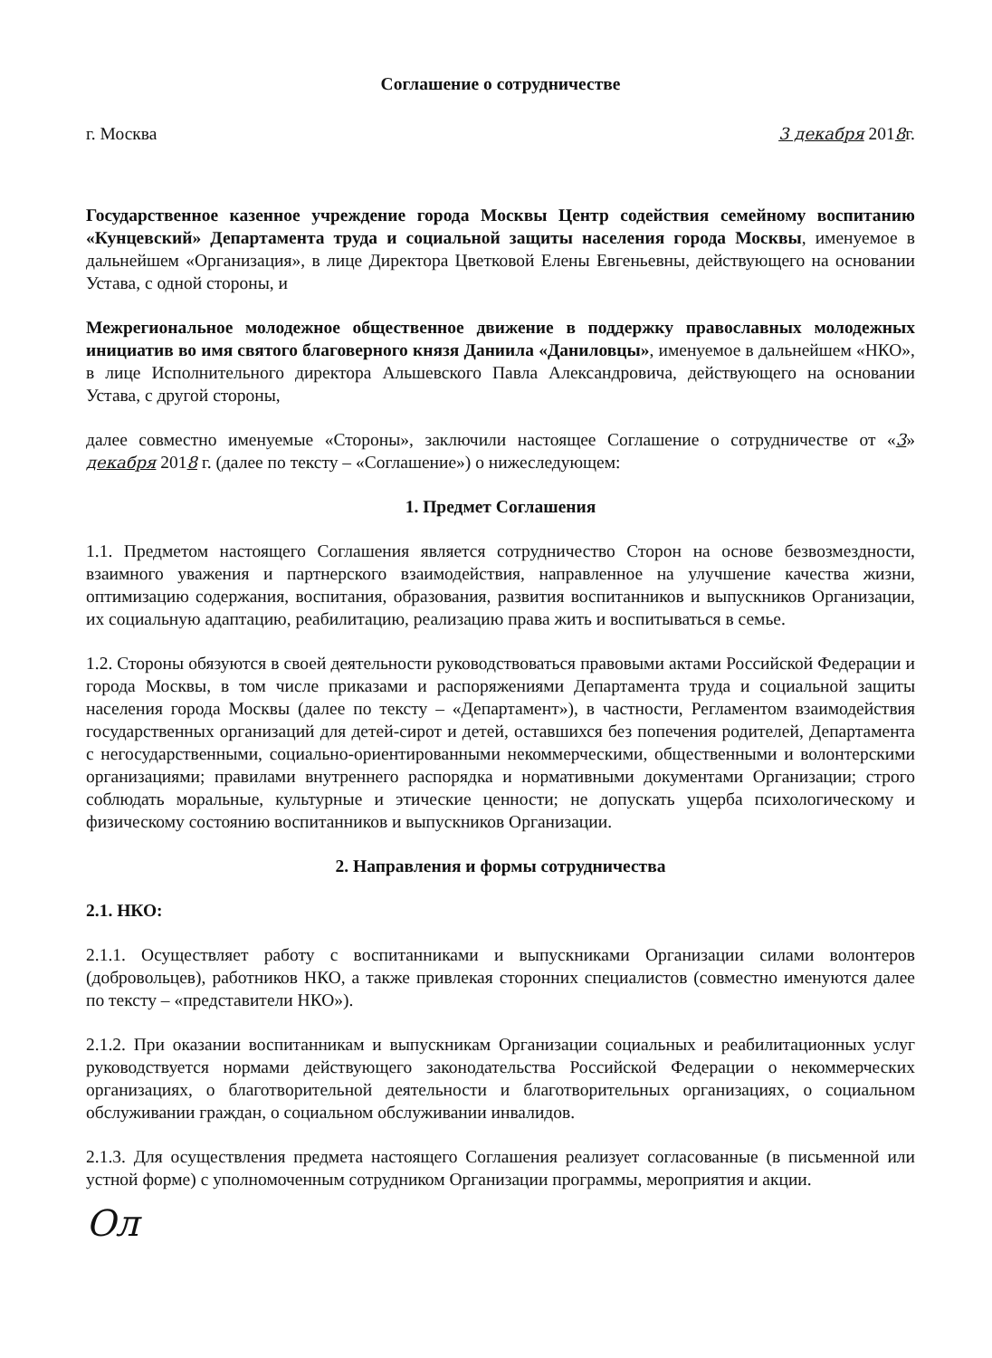Соглашение о сотрудничестве
г. Москва 3 декабря 2018г.
Государственное казенное учреждение города Москвы Центр содействия семейному воспитанию «Кунцевский» Департамента труда и социальной защиты населения города Москвы, именуемое в дальнейшем «Организация», в лице Директора Цветковой Елены Евгеньевны, действующего на основании Устава, с одной стороны, и
Межрегиональное молодежное общественное движение в поддержку православных молодежных инициатив во имя святого благоверного князя Даниила «Даниловцы», именуемое в дальнейшем «НКО», в лице Исполнительного директора Альшевского Павла Александровича, действующего на основании Устава, с другой стороны,
далее совместно именуемые «Стороны», заключили настоящее Соглашение о сотрудничестве от «3» декабря 2018 г. (далее по тексту – «Соглашение») о нижеследующем:
1. Предмет Соглашения
1.1. Предметом настоящего Соглашения является сотрудничество Сторон на основе безвозмездности, взаимного уважения и партнерского взаимодействия, направленное на улучшение качества жизни, оптимизацию содержания, воспитания, образования, развития воспитанников и выпускников Организации, их социальную адаптацию, реабилитацию, реализацию права жить и воспитываться в семье.
1.2. Стороны обязуются в своей деятельности руководствоваться правовыми актами Российской Федерации и города Москвы, в том числе приказами и распоряжениями Департамента труда и социальной защиты населения города Москвы (далее по тексту – «Департамент»), в частности, Регламентом взаимодействия государственных организаций для детей-сирот и детей, оставшихся без попечения родителей, Департамента с негосударственными, социально-ориентированными некоммерческими, общественными и волонтерскими организациями; правилами внутреннего распорядка и нормативными документами Организации; строго соблюдать моральные, культурные и этические ценности; не допускать ущерба психологическому и физическому состоянию воспитанников и выпускников Организации.
2. Направления и формы сотрудничества
2.1. НКО:
2.1.1. Осуществляет работу с воспитанниками и выпускниками Организации силами волонтеров (добровольцев), работников НКО, а также привлекая сторонних специалистов (совместно именуются далее по тексту – «представители НКО»).
2.1.2. При оказании воспитанникам и выпускникам Организации социальных и реабилитационных услуг руководствуется нормами действующего законодательства Российской Федерации о некоммерческих организациях, о благотворительной деятельности и благотворительных организациях, о социальном обслуживании граждан, о социальном обслуживании инвалидов.
2.1.3. Для осуществления предмета настоящего Соглашения реализует согласованные (в письменной или устной форме) с уполномоченным сотрудником Организации программы, мероприятия и акции.
Ол